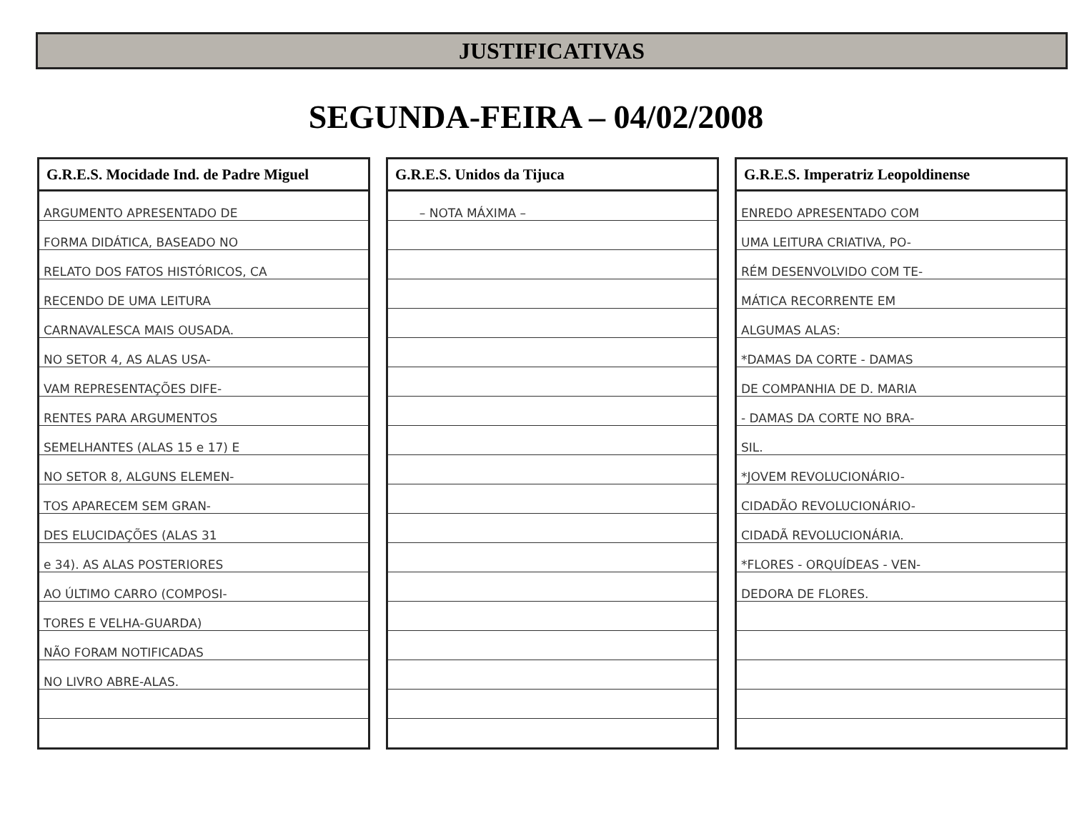JUSTIFICATIVAS
SEGUNDA-FEIRA – 04/02/2008
| G.R.E.S. Mocidade Ind. de Padre Miguel |
| --- |
| ARGUMENTO APRESENTADO DE |
| FORMA DIDÁTICA, BASEADO NO |
| RELATO DOS FATOS HISTÓRICOS, CA |
| RECENDO DE UMA LEITURA |
| CARNAVALESCA MAIS OUSADA. |
| NO SETOR 4, AS ALAS USA- |
| VAM REPRESENTAÇÕES DIFE- |
| RENTES PARA ARGUMENTOS |
| SEMELHANTES (ALAS 15 e 17) E |
| NO SETOR 8, ALGUNS ELEMEN- |
| TOS APARECEM SEM GRAN- |
| DES ELUCIDAÇÕES (ALAS 31 |
| e 34). AS ALAS POSTERIORES |
| AO ÚLTIMO CARRO (COMPOSI- |
| TORES E VELHA-GUARDA) |
| NÃO FORAM NOTIFICADAS |
| NO LIVRO ABRE-ALAS. |
| G.R.E.S. Unidos da Tijuca |
| --- |
| – NOTA MÁXIMA – |
| G.R.E.S. Imperatriz Leopoldinense |
| --- |
| ENREDO APRESENTADO COM |
| UMA LEITURA CRIATIVA, PO- |
| RÉM DESENVOLVIDO COM TE- |
| MÁTICA RECORRENTE EM |
| ALGUMAS ALAS: |
| *DAMAS DA CORTE - DAMAS |
| DE COMPANHIA DE D. MARIA |
| - DAMAS DA CORTE NO BRA- |
| SIL. |
| *JOVEM REVOLUCIONÁRIO- |
| CIDADÃO REVOLUCIONÁRIO- |
| CIDADÃ REVOLUCIONÁRIA. |
| *FLORES - ORQUÍDEAS - VEN- |
| DEDORA DE FLORES. |